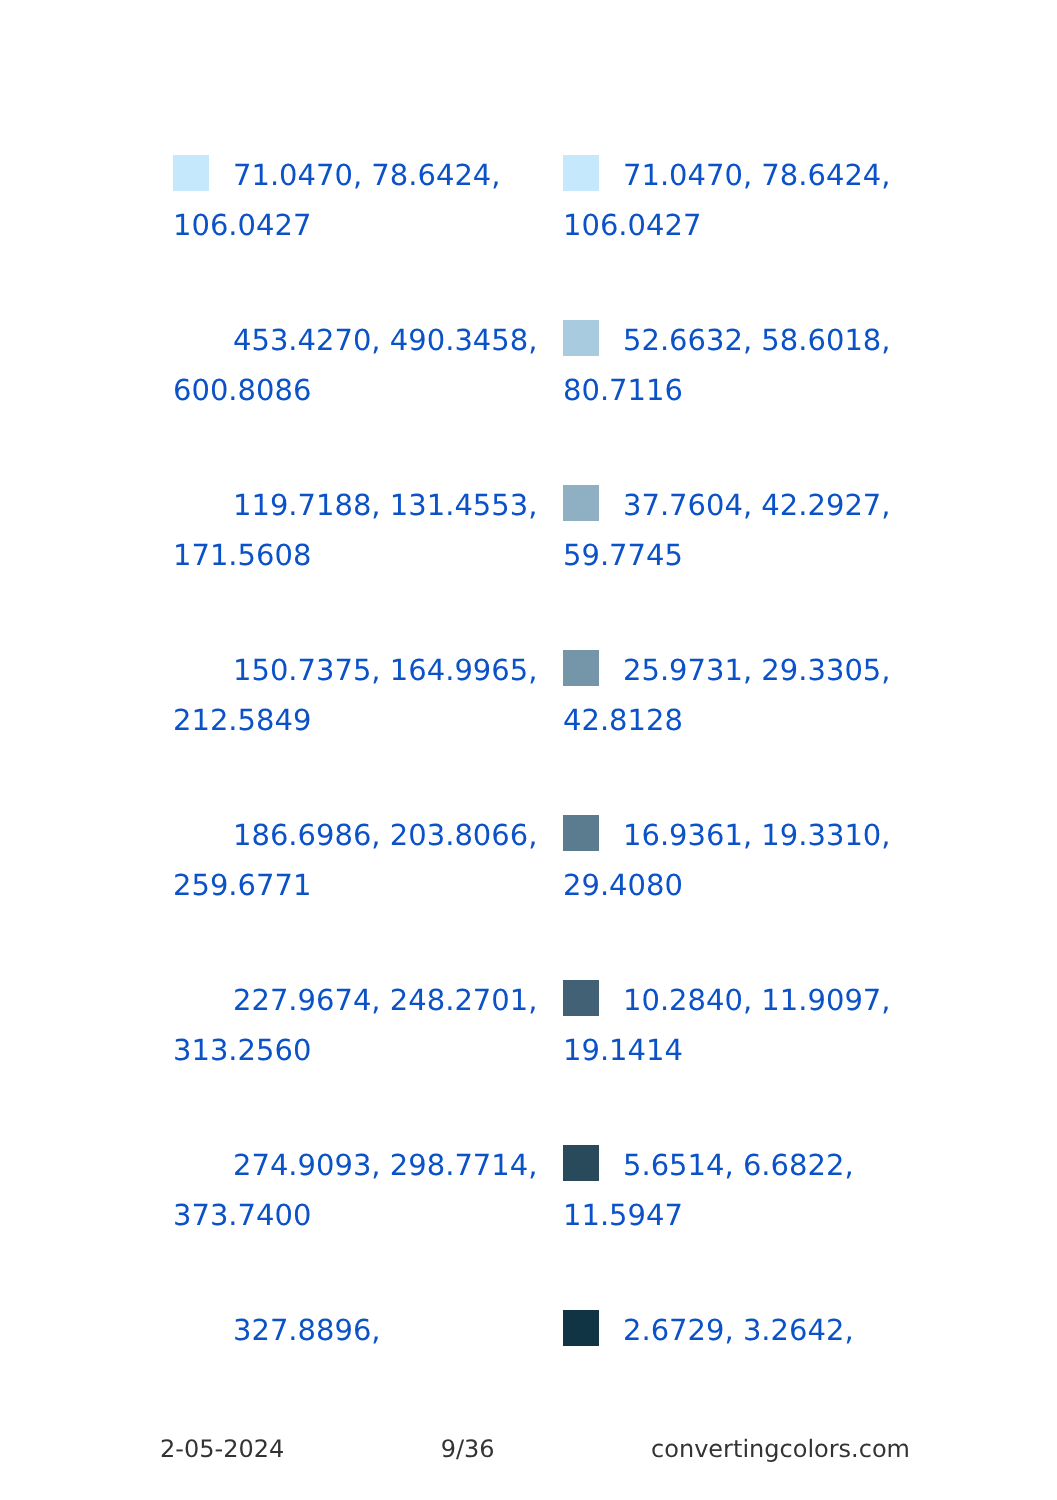71.0470, 78.6424, 106.0427
71.0470, 78.6424, 106.0427
453.4270, 490.3458, 600.8086
52.6632, 58.6018, 80.7116
119.7188, 131.4553, 171.5608
37.7604, 42.2927, 59.7745
150.7375, 164.9965, 212.5849
25.9731, 29.3305, 42.8128
186.6986, 203.8066, 259.6771
16.9361, 19.3310, 29.4080
227.9674, 248.2701, 313.2560
10.2840, 11.9097, 19.1414
274.9093, 298.7714, 373.7400
5.6514, 6.6822, 11.5947
327.8896,
2.6729, 3.2642,
2-05-2024 9/36 convertingcolors.com